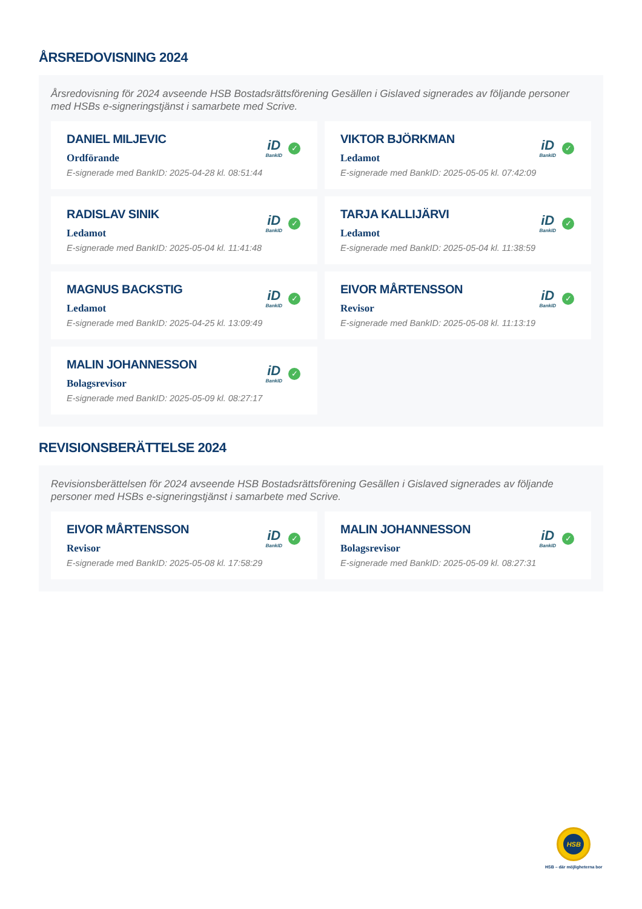ÅRSREDOVISNING 2024
Årsredovisning för 2024 avseende HSB Bostadsrättsförening Gesällen i Gislaved signerades av följande personer med HSBs e-signeringstjänst i samarbete med Scrive.
DANIEL MILJEVIC
Ordförande
E-signerade med BankID: 2025-04-28 kl. 08:51:44
iD
BankID
✓
VIKTOR BJÖRKMAN
Ledamot
E-signerade med BankID: 2025-05-05 kl. 07:42:09
iD
BankID
✓
RADISLAV SINIK
Ledamot
E-signerade med BankID: 2025-05-04 kl. 11:41:48
iD
BankID
✓
TARJA KALLIJÄRVI
Ledamot
E-signerade med BankID: 2025-05-04 kl. 11:38:59
iD
BankID
✓
MAGNUS BACKSTIG
Ledamot
E-signerade med BankID: 2025-04-25 kl. 13:09:49
iD
BankID
✓
EIVOR MÅRTENSSON
Revisor
E-signerade med BankID: 2025-05-08 kl. 11:13:19
iD
BankID
✓
MALIN JOHANNESSON
Bolagsrevisor
E-signerade med BankID: 2025-05-09 kl. 08:27:17
iD
BankID
✓
REVISIONSBERÄTTELSE 2024
Revisionsberättelsen för 2024 avseende HSB Bostadsrättsförening Gesällen i Gislaved signerades av följande personer med HSBs e-signeringstjänst i samarbete med Scrive.
EIVOR MÅRTENSSON
Revisor
E-signerade med BankID: 2025-05-08 kl. 17:58:29
iD
BankID
✓
MALIN JOHANNESSON
Bolagsrevisor
E-signerade med BankID: 2025-05-09 kl. 08:27:31
iD
BankID
✓
HSB
HSB – där möjligheterna bor